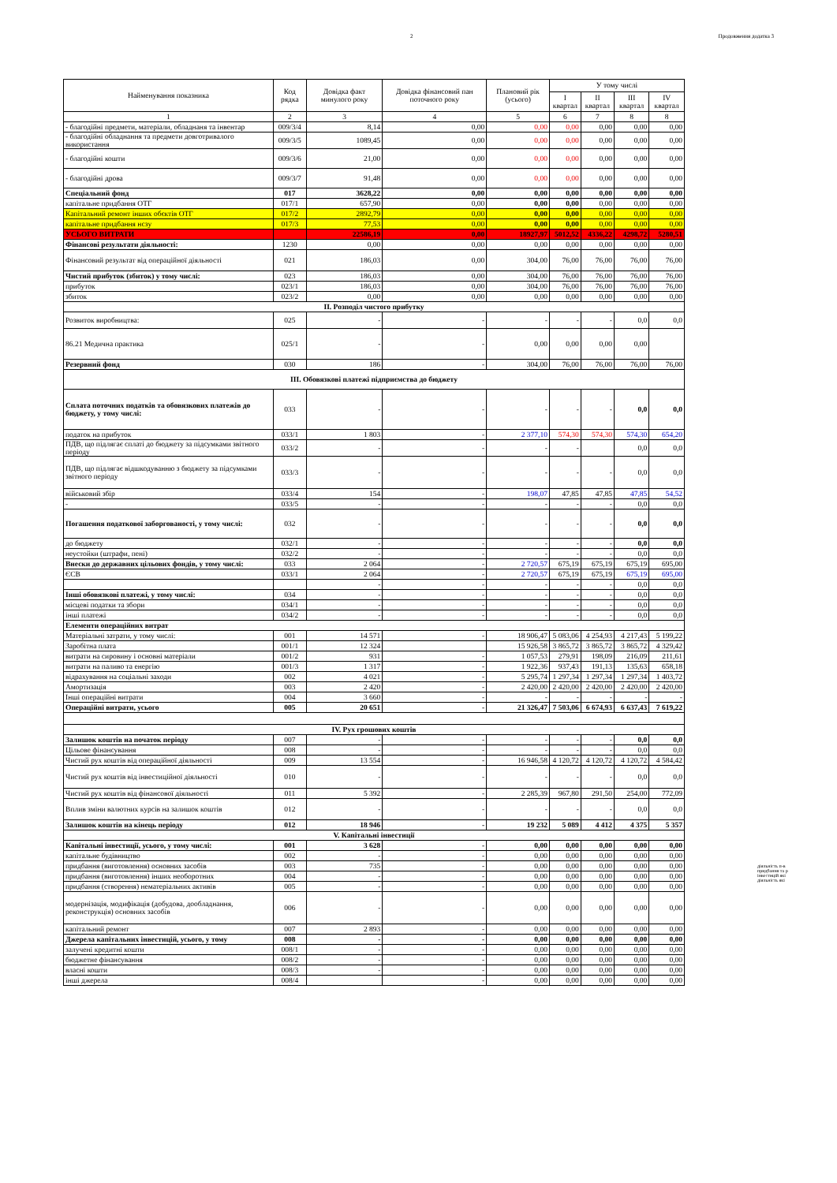2 Продовження додатка 3
| Найменування показника | Код рядка | Довідка факт минулого року | Довідка фінансовий пан поточного року | Плановий рік (усього) | У тому числі | | | |
| --- | --- | --- | --- | --- | --- | --- | --- | --- |
| | | | | | І квартал | ІІ квартал | ІІІ квартал | ІV квартал |
| 1 | 2 | 3 | 4 | 5 | 6 | 7 | 8 | 8 |
| - благодійні предмети, матеріали, обладнаня та інвентар | 009/3/4 | 8,14 | 0,00 | 0,00 | 0,00 | 0,00 | 0,00 | 0,00 |
| - благодійні обладнання та предмети довготривалого використання | 009/3/5 | 1089,45 | 0,00 | 0,00 | 0,00 | 0,00 | 0,00 | 0,00 |
| - благодійні кошти | 009/3/6 | 21,00 | 0,00 | 0,00 | 0,00 | 0,00 | 0,00 | 0,00 |
| - благодійні дрова | 009/3/7 | 91,48 | 0,00 | 0,00 | 0,00 | 0,00 | 0,00 | 0,00 |
| Спеціальний фонд | 017 | 3628,22 | 0,00 | 0,00 | 0,00 | 0,00 | 0,00 | 0,00 |
| капітальне придбання ОТГ | 017/1 | 657,90 | 0,00 | 0,00 | 0,00 | 0,00 | 0,00 | 0,00 |
| Капітальний ремонт інших обєктів ОТГ | 017/2 | 2892,79 | 0,00 | 0,00 | 0,00 | 0,00 | 0,00 | 0,00 |
| капітальне придбання нсзу | 017/3 | 77,53 | 0,00 | 0,00 | 0,00 | 0,00 | 0,00 | 0,00 |
| УСЬОГО ВИТРАТИ | | 22586,19 | 0,00 | 18927,97 | 5012,52 | 4336,22 | 4298,72 | 5280,51 |
| Фінансові результати діяльності: | 1230 | 0,00 | 0,00 | 0,00 | 0,00 | 0,00 | 0,00 | 0,00 |
| Фінансовий результат від операційної діяльності | 021 | 186,03 | 0,00 | 304,00 | 76,00 | 76,00 | 76,00 | 76,00 |
| Чистий прибуток (збиток) у тому числі: | 023 | 186,03 | 0,00 | 304,00 | 76,00 | 76,00 | 76,00 | 76,00 |
| прибуток | 023/1 | 186,03 | 0,00 | 304,00 | 76,00 | 76,00 | 76,00 | 76,00 |
| збиток | 023/2 | 0,00 | 0,00 | 0,00 | 0,00 | 0,00 | 0,00 | 0,00 |
| ІІ. Розподіл чистого прибутку | | | | | | | | |
| Розвиток виробництва: | 025 | - | - | - | - | - | 0,0 | 0,0 |
| 86.21 Медична практика | 025/1 | - | - | 0,00 | 0,00 | 0,00 | 0,00 | |
| Резервний фонд | 030 | 186 | - | 304,00 | 76,00 | 76,00 | 76,00 | 76,00 |
| ІІІ. Обовязкові платежі підприємства до бюджету | | | | | | | | |
| Сплата поточних податків та обовязкових платежів до бюджету, у тому числі: | 033 | - | - | - | - | - | 0,0 | 0,0 |
| податок на прибуток | 033/1 | 1 803 | - | 2 377,10 | 574,30 | 574,30 | 574,30 | 654,20 |
| ПДВ, що підлягає сплаті до бюджету за підсумками звітного періоду | 033/2 | - | - | - | - | | 0,0 | 0,0 |
| ПДВ, що підлягає відшкодуванню з бюджету за підсумками звітного періоду | 033/3 | - | - | - | - | - | 0,0 | 0,0 |
| військовий збір | 033/4 | 154 | - | 198,07 | 47,85 | 47,85 | 47,85 | 54,52 |
| - | 033/5 | - | - | - | - | - | 0,0 | 0,0 |
| Погашення податкової заборгованості, у тому числі: | 032 | - | - | - | - | - | 0,0 | 0,0 |
| до бюджету | 032/1 | - | - | - | - | - | 0,0 | 0,0 |
| неустойки (штрафи, пені) | 032/2 | - | - | - | - | - | 0,0 | 0,0 |
| Внески до державних цільових фондів, у тому числі: | 033 | 2 064 | - | 2 720,57 | 675,19 | 675,19 | 675,19 | 695,00 |
| ЄСВ | 033/1 | 2 064 | - | 2 720,57 | 675,19 | 675,19 | 675,19 | 695,00 |
| | | - | - | - | - | - | 0,0 | 0,0 |
| Інші обовязкові платежі, у тому числі: | 034 | - | - | - | - | - | 0,0 | 0,0 |
| місцеві податки та збори | 034/1 | - | - | - | - | - | 0,0 | 0,0 |
| інші платежі | 034/2 | - | - | - | - | - | 0,0 | 0,0 |
| Елементи операційних витрат | | | | | | | | |
| Матеріальні затрати, у тому числі: | 001 | 14 571 | - | 18 906,47 | 5 083,06 | 4 254,93 | 4 217,43 | 5 199,22 |
| Заробітна плата | 001/1 | 12 324 | | 15 926,58 | 3 865,72 | 3 865,72 | 3 865,72 | 4 329,42 |
| витрати на сировину і основні матеріали | 001/2 | 931 | - | 1 057,53 | 279,91 | 198,09 | 216,09 | 211,61 |
| витрати на паливо та енергію | 001/3 | 1 317 | - | 1 922,36 | 937,43 | 191,13 | 135,63 | 658,18 |
| відрахування на соціальні заходи | 002 | 4 021 | - | 5 295,74 | 1 297,34 | 1 297,34 | 1 297,34 | 1 403,72 |
| Амортизація | 003 | 2 420 | - | 2 420,00 | 2 420,00 | 2 420,00 | 2 420,00 | 2 420,00 |
| Інші операційні витрати | 004 | 3 660 | - | - | - | - | - | - |
| Операційні витрати, усього | 005 | 20 651 | - | 21 326,47 | 7 503,06 | 6 674,93 | 6 637,43 | 7 619,22 |
| IV. Рух грошових коштів | | | | | | | | |
| Залишок коштів на початок періоду | 007 | - | - | - | - | - | 0,0 | 0,0 |
| Цільове фінансування | 008 | - | - | - | - | - | 0,0 | 0,0 |
| Чистий рух коштів від операційної діяльності | 009 | 13 554 | - | 16 946,58 | 4 120,72 | 4 120,72 | 4 120,72 | 4 584,42 |
| Чистий рух коштів від інвестиційної діяльності | 010 | - | - | - | - | - | 0,0 | 0,0 |
| Чистий рух коштів від фінансової діяльності | 011 | 5 392 | - | 2 285,39 | 967,80 | 291,50 | 254,00 | 772,09 |
| Вплив зміни валютних курсів на залишок коштів | 012 | - | - | - | - | - | 0,0 | 0,0 |
| Залишок коштів на кінець періоду | 012 | 18 946 | - | 19 232 | 5 089 | 4 412 | 4 375 | 5 357 |
| V. Капітальні інвестиції | | | | | | | | |
| Капітальні інвестиції, усього, у тому числі: | 001 | 3 628 | - | 0,00 | 0,00 | 0,00 | 0,00 | 0,00 |
| капітальне будівництво | 002 | - | - | 0,00 | 0,00 | 0,00 | 0,00 | 0,00 |
| придбання (виготовлення) основних засобів | 003 | 735 | - | 0,00 | 0,00 | 0,00 | 0,00 | 0,00 |
| придбання (виготовлення) інших необоротних | 004 | - | - | 0,00 | 0,00 | 0,00 | 0,00 | 0,00 |
| придбання (створення) нематеріальних активів | 005 | - | - | 0,00 | 0,00 | 0,00 | 0,00 | 0,00 |
| модернізація, модифікація (добудова, дообладнання, реконструкція) основних засобів | 006 | - | - | 0,00 | 0,00 | 0,00 | 0,00 | 0,00 |
| капітальний ремонт | 007 | 2 893 | - | 0,00 | 0,00 | 0,00 | 0,00 | 0,00 |
| Джерела капітальних інвестицій, усього, у тому | 008 | - | - | 0,00 | 0,00 | 0,00 | 0,00 | 0,00 |
| залучені кредитні кошти | 008/1 | - | - | 0,00 | 0,00 | 0,00 | 0,00 | 0,00 |
| бюджетне фінансування | 008/2 | - | - | 0,00 | 0,00 | 0,00 | 0,00 | 0,00 |
| власні кошти | 008/3 | - | - | 0,00 | 0,00 | 0,00 | 0,00 | 0,00 |
| інші джерела | 008/4 | | - | 0,00 | 0,00 | 0,00 | 0,00 | 0,00 |
діяльність п-в
придбання та р
інвестицій які
діяльність які